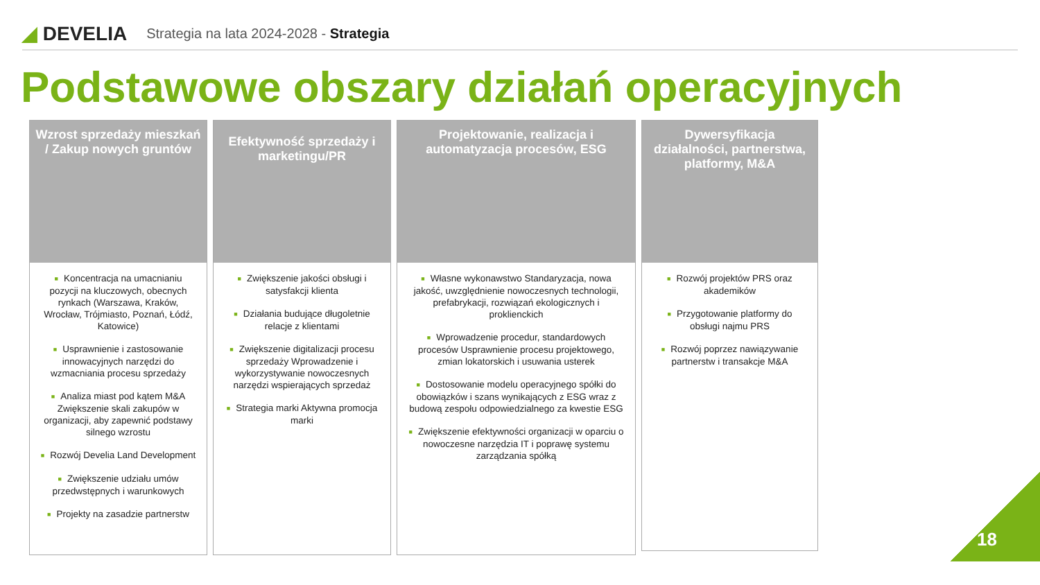◢ DEVELIA
Strategia na lata 2024-2028 - Strategia
Podstawowe obszary działań operacyjnych
Wzrost sprzedaży mieszkań / Zakup nowych gruntów
■ Koncentracja na umacnianiu pozycji na kluczowych, obecnych rynkach (Warszawa, Kraków, Wrocław, Trójmiasto, Poznań, Łódź, Katowice)
■ Usprawnienie i zastosowanie innowacyjnych narzędzi do wzmacniania procesu sprzedaży
■ Analiza miast pod kątem M&A Zwiększenie skali zakupów w organizacji, aby zapewnić podstawy silnego wzrostu
■ Rozwój Develia Land Development
■ Zwiększenie udziału umów przedwstępnych i warunkowych
■ Projekty na zasadzie partnerstw
Efektywność sprzedaży i marketingu/PR
■ Zwiększenie jakości obsługi i satysfakcji klienta
■ Działania budujące długoletnie relacje z klientami
■ Zwiększenie digitalizacji procesu sprzedaży Wprowadzenie i wykorzystywanie nowoczesnych narzędzi wspierających sprzedaż
■ Strategia marki Aktywna promocja marki
Projektowanie, realizacja i automatyzacja procesów, ESG
■ Własne wykonawstwo Standaryzacja, nowa jakość, uwzględnienie nowoczesnych technologii, prefabrykacji, rozwiązań ekologicznych i proklienckich
■ Wprowadzenie procedur, standardowych procesów Usprawnienie procesu projektowego, zmian lokatorskich i usuwania usterek
■ Dostosowanie modelu operacyjnego spółki do obowiązków i szans wynikających z ESG wraz z budową zespołu odpowiedzialnego za kwestie ESG
■ Zwiększenie efektywności organizacji w oparciu o nowoczesne narzędzia IT i poprawę systemu zarządzania spółką
Dywersyfikacja działalności, partnerstwa, platformy, M&A
■ Rozwój projektów PRS oraz akademików
■ Przygotowanie platformy do obsługi najmu PRS
■ Rozwój poprzez nawiązywanie partnerstw i transakcje M&A
18